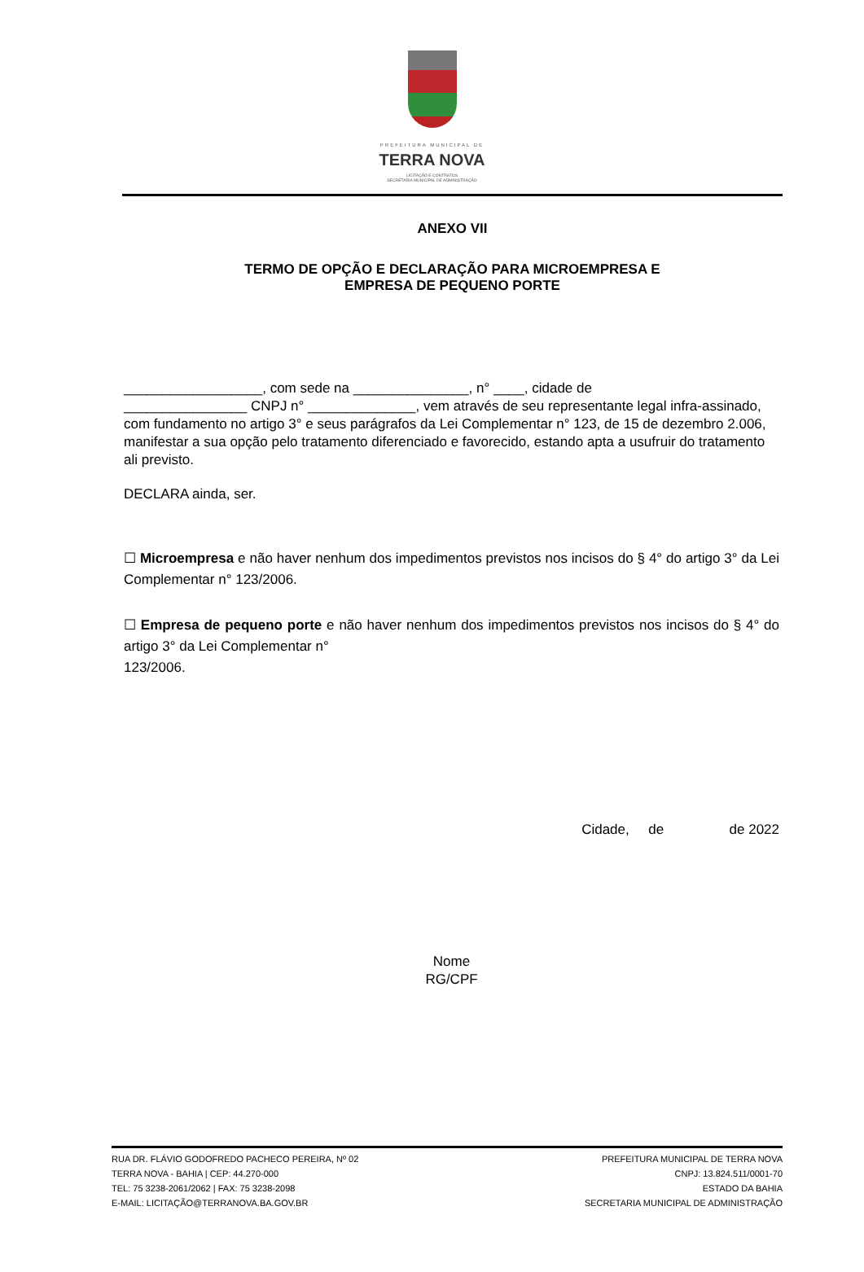PREFEITURA MUNICIPAL DE
TERRA NOVA
LICITAÇÃO E CONTRATOS
SECRETARIA MUNICIPAL DE ADMINISTRAÇÃO
ANEXO VII
TERMO DE OPÇÃO E DECLARAÇÃO PARA MICROEMPRESA E
EMPRESA DE PEQUENO PORTE
__________________, com sede na _______________, n° ____, cidade de
________________ CNPJ n° ______________, vem através de seu representante legal infra-assinado, com fundamento no artigo 3° e seus parágrafos da Lei Complementar n° 123, de 15 de dezembro 2.006, manifestar a sua opção pelo tratamento diferenciado e favorecido, estando apta a usufruir do tratamento ali previsto.
DECLARA ainda, ser.
☐ Microempresa e não haver nenhum dos impedimentos previstos nos incisos do § 4° do artigo 3° da Lei Complementar n° 123/2006.
☐ Empresa de pequeno porte e não haver nenhum dos impedimentos previstos nos incisos do § 4° do artigo 3° da Lei Complementar n°
123/2006.
Cidade, de de 2022
Nome
RG/CPF
RUA DR. FLÁVIO GODOFREDO PACHECO PEREIRA, Nº 02
TERRA NOVA - BAHIA | CEP: 44.270-000
TEL: 75 3238-2061/2062 | FAX: 75 3238-2098
E-MAIL: LICITAÇÃO@TERRANOVA.BA.GOV.BR
PREFEITURA MUNICIPAL DE TERRA NOVA
CNPJ: 13.824.511/0001-70
ESTADO DA BAHIA
SECRETARIA MUNICIPAL DE ADMINISTRAÇÃO